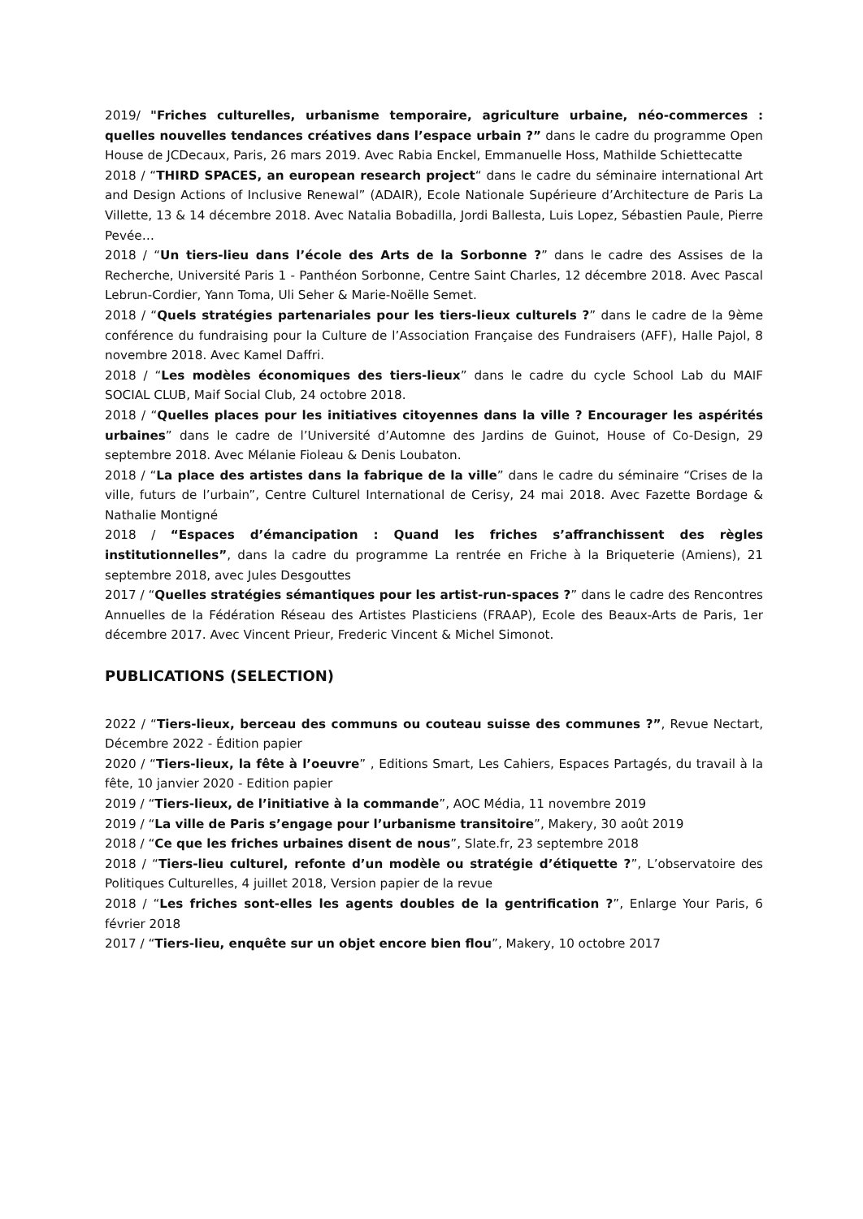2019/ "Friches culturelles, urbanisme temporaire, agriculture urbaine, néo-commerces : quelles nouvelles tendances créatives dans l’espace urbain ?” dans le cadre du programme Open House de JCDecaux, Paris, 26 mars 2019. Avec Rabia Enckel, Emmanuelle Hoss, Mathilde Schiettecatte
2018 / “THIRD SPACES, an european research project“ dans le cadre du séminaire international Art and Design Actions of Inclusive Renewal” (ADAIR), Ecole Nationale Supérieure d’Architecture de Paris La Villette, 13 & 14 décembre 2018. Avec Natalia Bobadilla, Jordi Ballesta, Luis Lopez, Sébastien Paule, Pierre Pevée…
2018 / “Un tiers-lieu dans l’école des Arts de la Sorbonne ?” dans le cadre des Assises de la Recherche, Université Paris 1 - Panthéon Sorbonne, Centre Saint Charles, 12 décembre 2018. Avec Pascal Lebrun-Cordier, Yann Toma, Uli Seher & Marie-Noëlle Semet.
2018 / “Quels stratégies partenariales pour les tiers-lieux culturels ?” dans le cadre de la 9ème conférence du fundraising pour la Culture de l’Association Française des Fundraisers (AFF), Halle Pajol, 8 novembre 2018. Avec Kamel Daffri.
2018 / “Les modèles économiques des tiers-lieux” dans le cadre du cycle School Lab du MAIF SOCIAL CLUB, Maif Social Club, 24 octobre 2018.
2018 / “Quelles places pour les initiatives citoyennes dans la ville ? Encourager les aspérités urbaines” dans le cadre de l’Université d’Automne des Jardins de Guinot, House of Co-Design, 29 septembre 2018. Avec Mélanie Fioleau & Denis Loubaton.
2018 / “La place des artistes dans la fabrique de la ville” dans le cadre du séminaire “Crises de la ville, futurs de l’urbain”, Centre Culturel International de Cerisy, 24 mai 2018. Avec Fazette Bordage & Nathalie Montigné
2018 / “Espaces d’émancipation : Quand les friches s’affranchissent des règles institutionnelles”, dans la cadre du programme La rentrée en Friche à la Briqueterie (Amiens), 21 septembre 2018, avec Jules Desgouttes
2017 / “Quelles stratégies sémantiques pour les artist-run-spaces ?” dans le cadre des Rencontres Annuelles de la Fédération Réseau des Artistes Plasticiens (FRAAP), Ecole des Beaux-Arts de Paris, 1er décembre 2017. Avec Vincent Prieur, Frederic Vincent & Michel Simonot.
PUBLICATIONS (SELECTION)
2022 / “Tiers-lieux, berceau des communs ou couteau suisse des communes ?”, Revue Nectart, Décembre 2022 - Édition papier
2020 / “Tiers-lieux, la fête à l’oeuvre” , Editions Smart, Les Cahiers, Espaces Partagés, du travail à la fête, 10 janvier 2020 - Edition papier
2019 / “Tiers-lieux, de l’initiative à la commande”, AOC Média, 11 novembre 2019
2019 / “La ville de Paris s’engage pour l’urbanisme transitoire”, Makery, 30 août 2019
2018 / “Ce que les friches urbaines disent de nous”, Slate.fr, 23 septembre 2018
2018 / “Tiers-lieu culturel, refonte d’un modèle ou stratégie d’étiquette ?”, L’observatoire des Politiques Culturelles, 4 juillet 2018, Version papier de la revue
2018 / “Les friches sont-elles les agents doubles de la gentrification ?”, Enlarge Your Paris, 6 février 2018
2017 / “Tiers-lieu, enquête sur un objet encore bien flou”, Makery, 10 octobre 2017